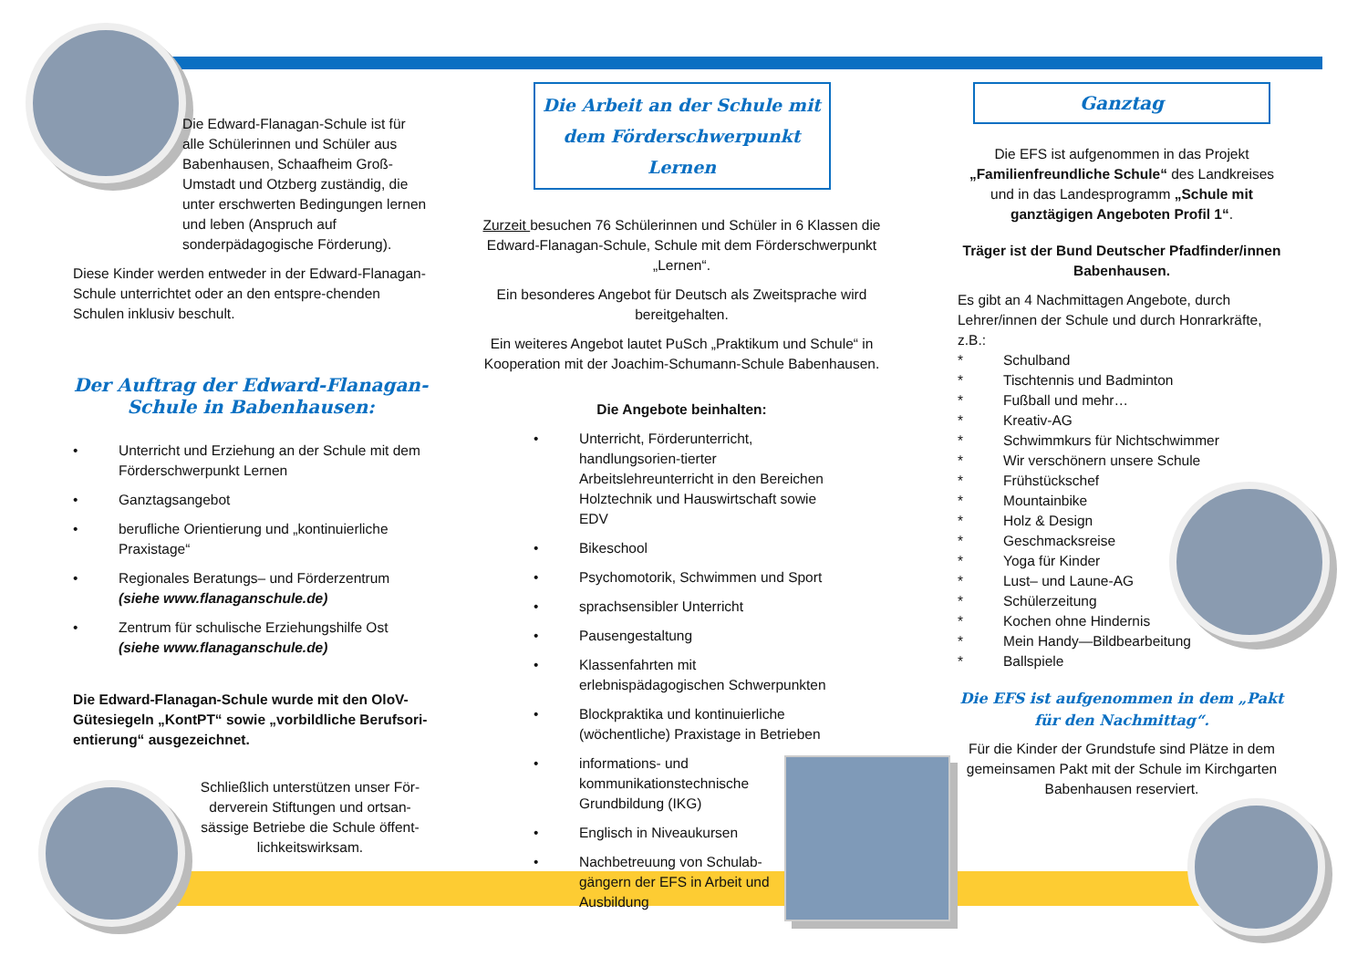Die Edward-Flanagan-Schule ist für alle Schülerinnen und Schüler aus Babenhausen, Schaafheim Groß-Umstadt und Otzberg zuständig, die unter erschwerten Bedingungen lernen und leben (Anspruch auf sonderpädagogische Förderung).
Diese Kinder werden entweder in der Edward-Flanagan-Schule unterrichtet oder an den entspre-chenden Schulen inklusiv beschult.
Der Auftrag der Edward-Flanagan-Schule in Babenhausen:
• Unterricht und Erziehung an der Schule mit dem Förderschwerpunkt Lernen
• Ganztagsangebot
• berufliche Orientierung und „kontinuierliche Praxistage“
• Regionales Beratungs– und Förderzentrum
(siehe www.flanaganschule.de)
• Zentrum für schulische Erziehungshilfe Ost
(siehe www.flanaganschule.de)
Die Edward-Flanagan-Schule wurde mit den OloV-Gütesiegeln „KontPT“ sowie „vorbildliche Berufsori-entierung“ ausgezeichnet.
Schließlich unterstützen unser För-derverein Stiftungen und ortsan-sässige Betriebe die Schule öffent-lichkeitswirksam.
Die Arbeit an der Schule mit dem Förderschwerpunkt Lernen
Zurzeit besuchen 76 Schülerinnen und Schüler in 6 Klassen die Edward-Flanagan-Schule, Schule mit dem Förderschwerpunkt „Lernen“.
Ein besonderes Angebot für Deutsch als Zweitsprache wird bereitgehalten.
Ein weiteres Angebot lautet PuSch „Praktikum und Schule“ in Kooperation mit der Joachim-Schumann-Schule Babenhausen.
Die Angebote beinhalten:
• Unterricht, Förderunterricht, handlungsorien-tierter Arbeitslehreunterricht in den Bereichen Holztechnik und Hauswirtschaft sowie EDV
• Bikeschool
• Psychomotorik, Schwimmen und Sport
• sprachsensibler Unterricht
• Pausengestaltung
• Klassenfahrten mit erlebnispädagogischen Schwerpunkten
• Blockpraktika und kontinuierliche (wöchentliche) Praxistage in Betrieben
• informations- und kommunikationstechnische Grundbildung (IKG)
• Englisch in Niveaukursen
• Nachbetreuung von Schulab-gängern der EFS in Arbeit und Ausbildung
Ganztag
Die EFS ist aufgenommen in das Projekt „Familienfreundliche Schule“ des Landkreises und in das Landesprogramm „Schule mit ganztägigen Angeboten Profil 1“.
Träger ist der Bund Deutscher Pfadfinder/innen Babenhausen.
Es gibt an 4 Nachmittagen Angebote, durch Lehrer/innen der Schule und durch Honrarkräfte, z.B.:
* Schulband
* Tischtennis und Badminton
* Fußball und mehr…
* Kreativ-AG
* Schwimmkurs für Nichtschwimmer
* Wir verschönern unsere Schule
* Frühstückschef
* Mountainbike
* Holz & Design
* Geschmacksreise
* Yoga für Kinder
* Lust– und Laune-AG
* Schülerzeitung
* Kochen ohne Hindernis
* Mein Handy—Bildbearbeitung
* Ballspiele
Die EFS ist aufgenommen in dem „Pakt für den Nachmittag“.
Für die Kinder der Grundstufe sind Plätze in dem gemeinsamen Pakt mit der Schule im Kirchgarten Babenhausen reserviert.